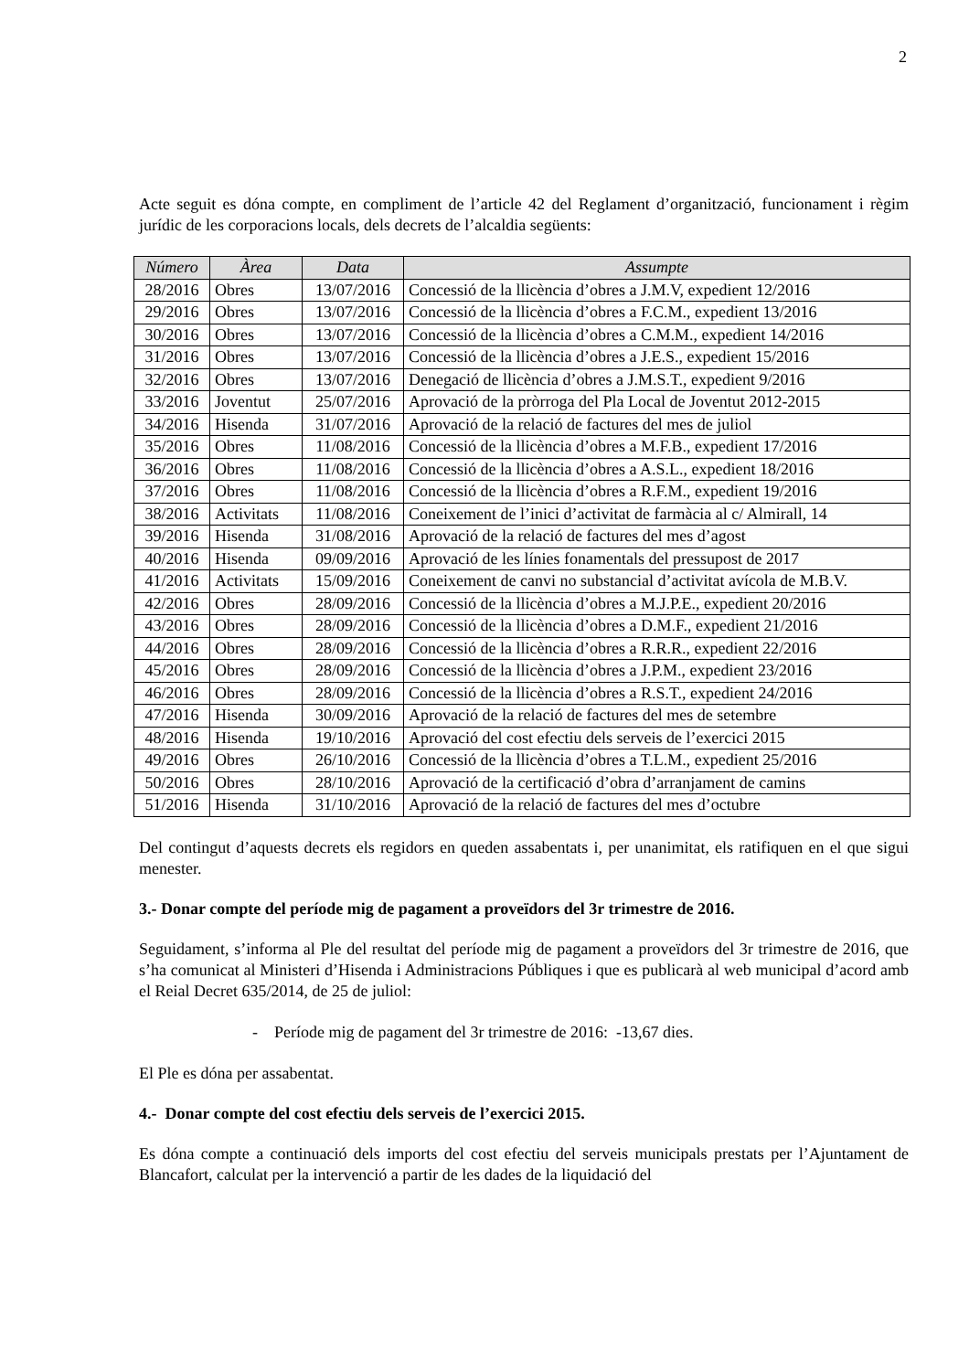2
Acte seguit es dóna compte, en compliment de l’article 42 del Reglament d’organització, funcionament i règim jurídic de les corporacions locals, dels decrets de l’alcaldia següents:
| Número | Àrea | Data | Assumpte |
| --- | --- | --- | --- |
| 28/2016 | Obres | 13/07/2016 | Concessió de la llicència d’obres a J.M.V, expedient 12/2016 |
| 29/2016 | Obres | 13/07/2016 | Concessió de la llicència d’obres a F.C.M., expedient 13/2016 |
| 30/2016 | Obres | 13/07/2016 | Concessió de la llicència d’obres a C.M.M., expedient 14/2016 |
| 31/2016 | Obres | 13/07/2016 | Concessió de la llicència d’obres a J.E.S., expedient 15/2016 |
| 32/2016 | Obres | 13/07/2016 | Denegació de llicència d’obres a J.M.S.T., expedient 9/2016 |
| 33/2016 | Joventut | 25/07/2016 | Aprovació de la pròrroga del Pla Local de Joventut 2012-2015 |
| 34/2016 | Hisenda | 31/07/2016 | Aprovació de la relació de factures del mes de juliol |
| 35/2016 | Obres | 11/08/2016 | Concessió de la llicència d’obres a M.F.B., expedient 17/2016 |
| 36/2016 | Obres | 11/08/2016 | Concessió de la llicència d’obres a A.S.L., expedient 18/2016 |
| 37/2016 | Obres | 11/08/2016 | Concessió de la llicència d’obres a R.F.M., expedient 19/2016 |
| 38/2016 | Activitats | 11/08/2016 | Coneixement de l’inici d’activitat de farmàcia al c/ Almirall, 14 |
| 39/2016 | Hisenda | 31/08/2016 | Aprovació de la relació de factures del mes d’agost |
| 40/2016 | Hisenda | 09/09/2016 | Aprovació de les línies fonamentals del pressupost de 2017 |
| 41/2016 | Activitats | 15/09/2016 | Coneixement de canvi no substancial d’activitat avícola de M.B.V. |
| 42/2016 | Obres | 28/09/2016 | Concessió de la llicència d’obres a M.J.P.E., expedient 20/2016 |
| 43/2016 | Obres | 28/09/2016 | Concessió de la llicència d’obres a D.M.F., expedient 21/2016 |
| 44/2016 | Obres | 28/09/2016 | Concessió de la llicència d’obres a R.R.R., expedient 22/2016 |
| 45/2016 | Obres | 28/09/2016 | Concessió de la llicència d’obres a J.P.M., expedient 23/2016 |
| 46/2016 | Obres | 28/09/2016 | Concessió de la llicència d’obres a R.S.T., expedient 24/2016 |
| 47/2016 | Hisenda | 30/09/2016 | Aprovació de la relació de factures del mes de setembre |
| 48/2016 | Hisenda | 19/10/2016 | Aprovació del cost efectiu dels serveis de l’exercici 2015 |
| 49/2016 | Obres | 26/10/2016 | Concessió de la llicència d’obres a T.L.M., expedient 25/2016 |
| 50/2016 | Obres | 28/10/2016 | Aprovació de la certificació d’obra d’arranjament de camins |
| 51/2016 | Hisenda | 31/10/2016 | Aprovació de la relació de factures del mes d’octubre |
Del contingut d’aquests decrets els regidors en queden assabentats i, per unanimitat, els ratifiquen en el que sigui menester.
3.- Donar compte del període mig de pagament a proveïdors del 3r trimestre de 2016.
Seguidament, s’informa al Ple del resultat del període mig de pagament a proveïdors del 3r trimestre de 2016, que s’ha comunicat al Ministeri d’Hisenda i Administracions Públiques i que es publicarà al web municipal d’acord amb el Reial Decret 635/2014, de 25 de juliol:
- Període mig de pagament del 3r trimestre de 2016: -13,67 dies.
El Ple es dóna per assabentat.
4.- Donar compte del cost efectiu dels serveis de l’exercici 2015.
Es dóna compte a continuació dels imports del cost efectiu del serveis municipals prestats per l’Ajuntament de Blancafort, calculat per la intervenció a partir de les dades de la liquidació del